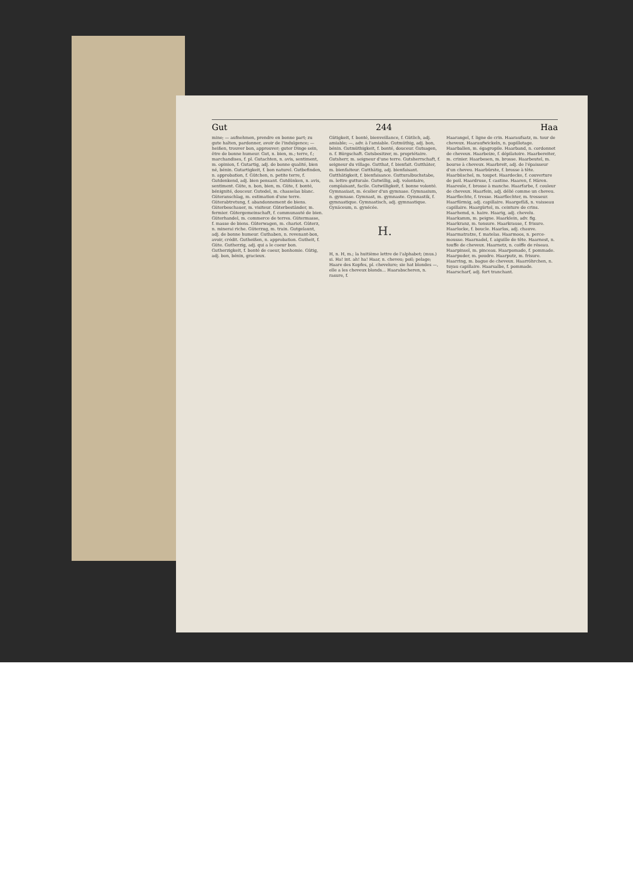Gut 244 Haa
mine; — aufnehmen, prendre en bonne part; zu gute halten, pardonner, avoir de l'indulgence; — heißen, trouver bon, approuver; guter Dinge sein, être de bonne humeur. Gut, n. bien, m.; terre, f.; marchandises, f. pl. Gutachten, n. avis, sentiment, m. opinion, f. Gutartig, adj. de bonne qualité, bien né, bénin. Gutartigkeit, f. bon naturel. Gutbefinden, n. approbation, f. Gütchen, n. petite terre, f. Gutdenkend, adj. bien pensant. Gutdünken, n. avis, sentiment. Güte, n. bon, bien, m. Güte, f. bonté, bénignité, douceur. Gutedel, m. chasselas blanc. Güteranschlag, m. estimation d'une terre. Güterabtretung, f. abandonnement de biens. Güterbeschauer, m. visiteur. Güterbeständer, m. fermier. Gütergemeinschaft, f. communauté de bien. Güterhandel, m. commerce de terres. Gütermasse, f. masse de biens. Güterwagen, m. chariot. Güterz, n. minerai riche. Güterzug, m. train. Gutgelaunt, adj. de bonne humeur. Guthaben, n. revenant-bon, avoir, crédit. Gutheißen, n. approbation. Gutheit, f. Güte. Gutherzig, adj. qui a le coeur bon. Gutherzigkeit, f. bonté de coeur, bonhomie. Gütig, adj. bon, bénin, gracieux.
Gütigkeit, f. bonté, bienveillance, f. Gütlich, adj. amiable; —, adv. à l'amiable. Gutmüthig, adj. bon, bénin. Gutmüthigkeit, f. bonté, douceur. Gutsagen, n. f. Bürgschaft. Gutsbesitzer, m. propriétaire. Gutsherr, m. seigneur d'une terre. Gutsherrschaft, f. seigneur du village. Gutthat, f. bienfait. Gutthäter, m. bienfaiteur. Gutthätig, adj. bienfaisant. Gutthätigkeit, f. bienfaisance. Gutturalbuchstabe, m. lettre gutturale. Gutwillig, adj. volontaire, complaisant, facile. Gutwilligkeit, f. bonne volonté. Gymnasiast, m. écolier d'un gymnase. Gymnasium, n. gymnase. Gymnast, m. gymnaste. Gymnastik, f. gymnastique. Gymnastisch, adj. gymnastique. Gynäceum, n. gynécée.
H.
H, n. H, m.; la huitième lettre de l'alphabet; (mus.) si. Ha! int. ah! ha! Haar, n. cheveu; poil; pelage; Haare des Kopfes, pl. chevelure; sie hat blondes —, elle a les cheveux blonds... Haarabscheren, n. rasure, f.
Haarangel, f. ligne de crin. Haaraufsatz, m. tour de cheveux. Haaraufwickeln, n. papillotage. Haarballen, m. égagropile. Haarband, n. cordonnet de cheveux. Haarbeize, f. dépilatoire. Haarbereiter, m. crinier. Haarbesen, m. brosse. Haarbeutel, m. bourse à cheveux. Haarbreit, adj. de l'épaisseur d'un cheveu. Haarbürste, f. brosse à tête. Haarbüschel, m. toupet. Haardecke, f. couverture de poil. Haardruse, f. castine. Haaren, f. Hären. Haareule, f. brosse à manche. Haarfarbe, f. couleur de cheveux. Haarfein, adj. délié comme un cheveu. Haarflechte, f. tresse. Haarflechter, m. tresseur. Haarförmig, adj. capillaire. Haargefäß, n. vaisseau capillaire. Haargürtel, m. ceinture de crins. Haarhemd, n. haire. Haarig, adj. chevelu. Haarkamm, m. peigne. Haarklein, adv. fig. Haarkranz, m. tonsure. Haarkrause, f. frisure. Haarlocke, f. boucle. Haarlos, adj. chauve. Haarmatratze, f. matelas. Haarmoos, n. perce-mousse. Haarnadel, f. aiguille de tête. Haarnest, n. touffe de cheveux. Haarnetz, n. coiffe de réseau. Haarpinsel, m. pinceau. Haarpomade, f. pommade. Haarpuder, m. poudre. Haarputz, m. frisure. Haarring, m. bague de cheveux. Haarröhrchen, n. tuyau capillaire. Haarsalbe, f. pommade. Haarscharf, adj. fort tranchant.